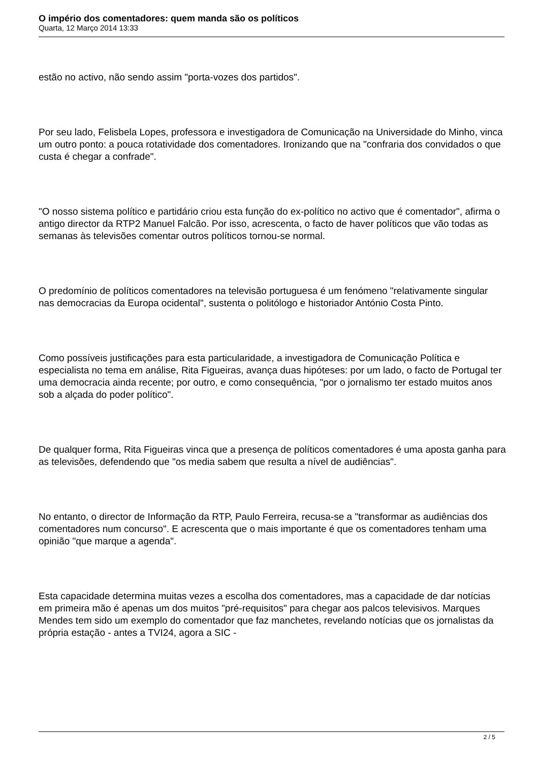O império dos comentadores: quem manda são os políticos
Quarta, 12 Março 2014 13:33
estão no activo, não sendo assim "porta-vozes dos partidos".
Por seu lado, Felisbela Lopes, professora e investigadora de Comunicação na Universidade do Minho, vinca um outro ponto: a pouca rotatividade dos comentadores. Ironizando que na "confraria dos convidados o que custa é chegar a confrade".
"O nosso sistema político e partidário criou esta função do ex-político no activo que é comentador", afirma o antigo director da RTP2 Manuel Falcão. Por isso, acrescenta, o facto de haver políticos que vão todas as semanas às televisões comentar outros políticos tornou-se normal.
O predomínio de políticos comentadores na televisão portuguesa é um fenómeno "relativamente singular nas democracias da Europa ocidental", sustenta o politólogo e historiador António Costa Pinto.
Como possíveis justificações para esta particularidade, a investigadora de Comunicação Política e especialista no tema em análise, Rita Figueiras, avança duas hipóteses: por um lado, o facto de Portugal ter uma democracia ainda recente; por outro, e como consequência, "por o jornalismo ter estado muitos anos sob a alçada do poder político".
De qualquer forma, Rita Figueiras vinca que a presença de políticos comentadores é uma aposta ganha para as televisões, defendendo que "os media sabem que resulta a nível de audiências".
No entanto, o director de Informação da RTP, Paulo Ferreira, recusa-se a "transformar as audiências dos comentadores num concurso". E acrescenta que o mais importante é que os comentadores tenham uma opinião "que marque a agenda".
Esta capacidade determina muitas vezes a escolha dos comentadores, mas a capacidade de dar notícias em primeira mão é apenas um dos muitos "pré-requisitos" para chegar aos palcos televisivos. Marques Mendes tem sido um exemplo do comentador que faz manchetes, revelando notícias que os jornalistas da própria estação - antes a TVI24, agora a SIC -
2 / 5